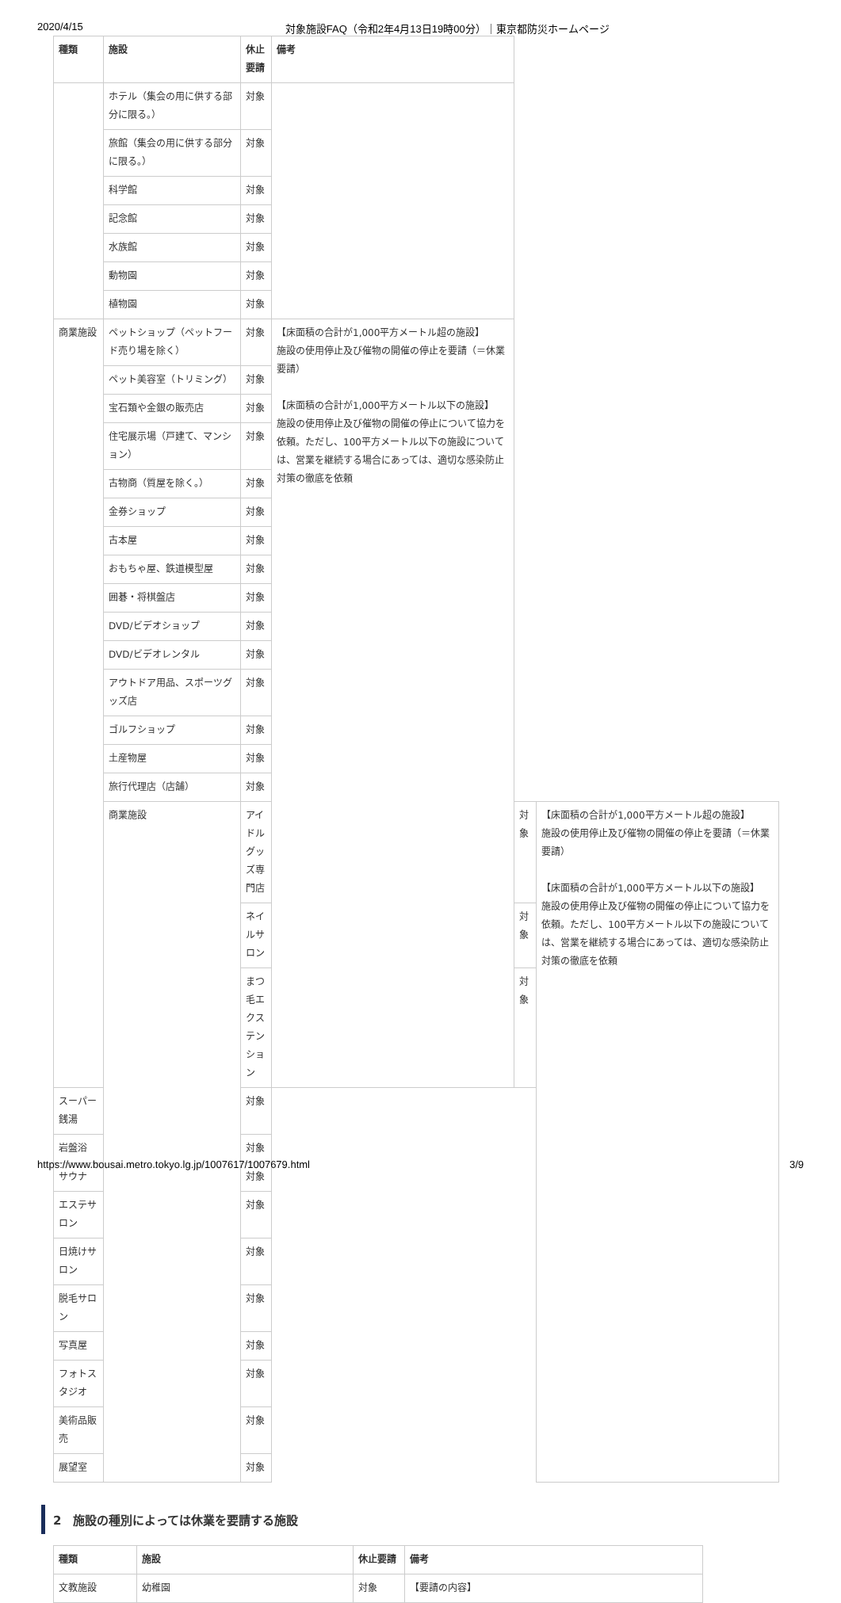2020/4/15 対象施設FAQ（令和2年4月13日19時00分）｜東京都防災ホームページ
| 種類 | 施設 | 休止要請 | 備考 | | |
| --- | --- | --- | --- | --- | --- |
| | ホテル（集会の用に供する部分に限る。） | 対象 | | | |
| | 旅館（集会の用に供する部分に限る。） | 対象 | | | |
| | 科学館 | 対象 | | | |
| | 記念館 | 対象 | | | |
| | 水族館 | 対象 | | | |
| | 動物園 | 対象 | | | |
| | 植物園 | 対象 | | | |
| 商業施設 | ペットショップ（ペットフード売り場を除く） | 対象 | 【床面積の合計が1,000平方メートル超の施設】 施設の使用停止及び催物の開催の停止を要請（＝休業要請） 【床面積の合計が1,000平方メートル以下の施設】 施設の使用停止及び催物の開催の停止について協力を依頼。ただし、100平方メートル以下の施設については、営業を継続する場合にあっては、適切な感染防止対策の徹底を依頼 | | |
| | ペット美容室（トリミング） | 対象 | | | |
| | 宝石類や金銀の販売店 | 対象 | | | |
| | 住宅展示場（戸建て、マンション） | 対象 | | | |
| | 古物商（質屋を除く。） | 対象 | | | |
| | 金券ショップ | 対象 | | | |
| | 古本屋 | 対象 | | | |
| | おもちゃ屋、鉄道模型屋 | 対象 | | | |
| | 囲碁・将棋盤店 | 対象 | | | |
| | DVD/ビデオショップ | 対象 | | | |
| | DVD/ビデオレンタル | 対象 | | | |
| | アウトドア用品、スポーツグッズ店 | 対象 | | | |
| | ゴルフショップ | 対象 | | | |
| | 土産物屋 | 対象 | | | |
| | 旅行代理店（店舗） | 対象 | | | |
| | 商業施設 | アイドルグッズ専門店 | | 対象 | 【床面積の合計が1,000平方メートル超の施設】 施設の使用停止及び催物の開催の停止を要請（＝休業要請） 【床面積の合計が1,000平方メートル以下の施設】 施設の使用停止及び催物の開催の停止について協力を依頼。ただし、100平方メートル以下の施設については、営業を継続する場合にあっては、適切な感染防止対策の徹底を依頼 |
| | | ネイルサロン | | 対象 | |
| | | まつ毛エクステンション | | 対象 | |
| スーパー銭湯 | | 対象 | | | |
| 岩盤浴 | | 対象 | | | |
| サウナ | | 対象 | | | |
| エステサロン | | 対象 | | | |
| 日焼けサロン | | 対象 | | | |
| 脱毛サロン | | 対象 | | | |
| 写真屋 | | 対象 | | | |
| フォトスタジオ | | 対象 | | | |
| 美術品販売 | | 対象 | | | |
| 展望室 | | 対象 | | | |
2　施設の種別によっては休業を要請する施設
| 種類 | 施設 | 休止要請 | 備考 |
| --- | --- | --- | --- |
| 文教施設 | 幼稚園 | 対象 | 【要請の内容】 |
https://www.bousai.metro.tokyo.lg.jp/1007617/1007679.html 3/9